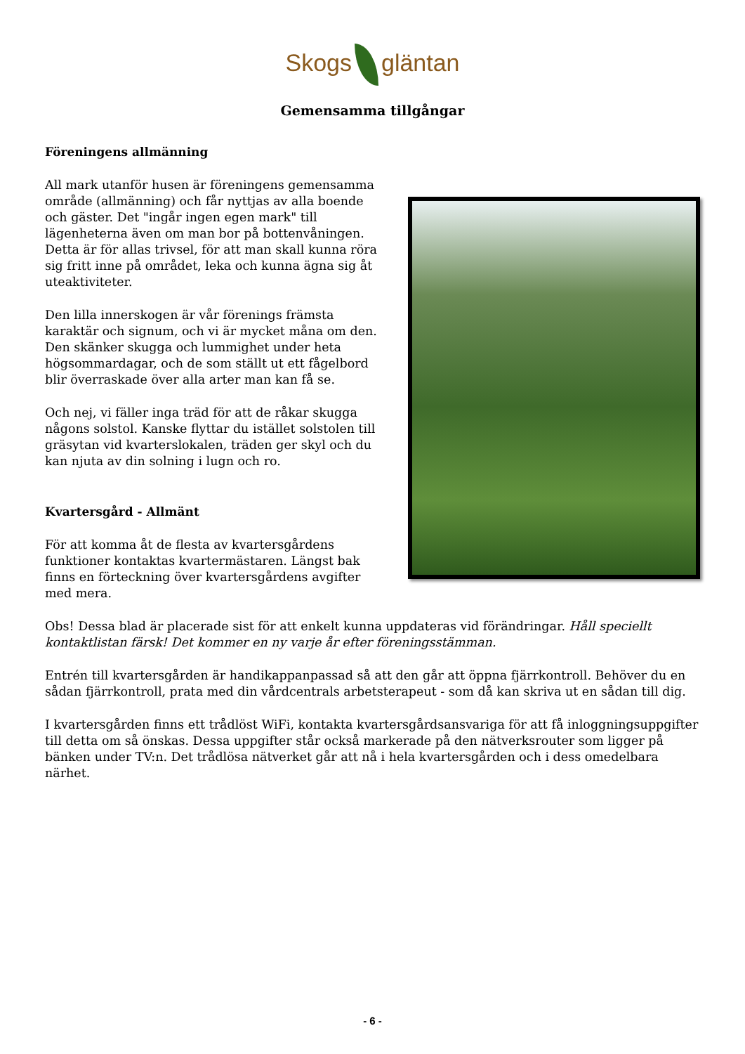Skogs gläntan
Gemensamma tillgångar
Föreningens allmänning
All mark utanför husen är föreningens gemensamma område (allmänning) och får nyttjas av alla boende och gäster. Det "ingår ingen egen mark" till lägenheterna även om man bor på bottenvåningen. Detta är för allas trivsel, för att man skall kunna röra sig fritt inne på området, leka och kunna ägna sig åt uteaktiviteter.
Den lilla innerskogen är vår förenings främsta karaktär och signum, och vi är mycket måna om den. Den skänker skugga och lummighet under heta högsommardagar, och de som ställt ut ett fågelbord blir överraskade över alla arter man kan få se.
Och nej, vi fäller inga träd för att de råkar skugga någons solstol. Kanske flyttar du istället solstolen till gräsytan vid kvarterslokalen, träden ger skyl och du kan njuta av din solning i lugn och ro.
Kvartersgård - Allmänt
För att komma åt de flesta av kvartersgårdens funktioner kontaktas kvartermästaren. Längst bak finns en förteckning över kvartersgårdens avgifter med mera.
Obs! Dessa blad är placerade sist för att enkelt kunna uppdateras vid förändringar. Håll speciellt kontaktlistan färsk! Det kommer en ny varje år efter föreningsstämman.
Entrén till kvartersgården är handikappanpassad så att den går att öppna fjärrkontroll. Behöver du en sådan fjärrkontroll, prata med din vårdcentrals arbetsterapeut - som då kan skriva ut en sådan till dig.
I kvartersgården finns ett trådlöst WiFi, kontakta kvartersgårdsansvariga för att få inloggningsuppgifter till detta om så önskas. Dessa uppgifter står också markerade på den nätverksrouter som ligger på bänken under TV:n. Det trådlösa nätverket går att nå i hela kvartersgården och i dess omedelbara närhet.
- 6 -